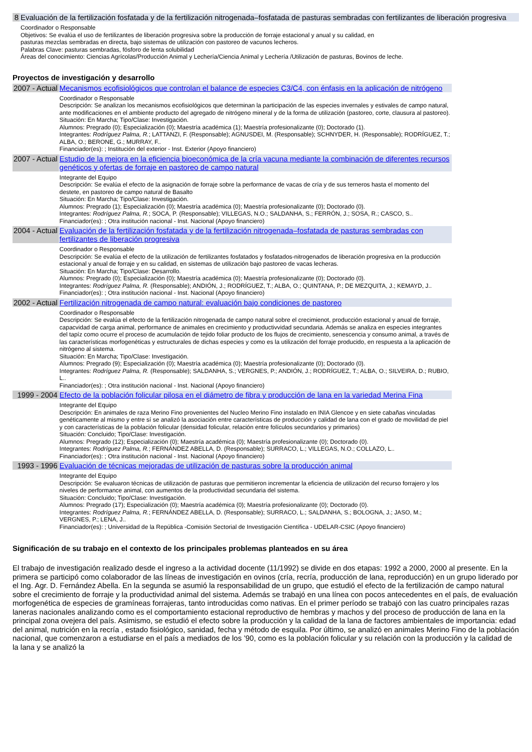| 8 | Evaluación de la fertilización fosfatada y de la fertilización nitrogenada–fosfatada de pasturas sembradas con fertilizantes de liberación progresiva |
| | Coordinador o Responsable Objetivos: Se evalúa el uso de fertilizantes de liberación progresiva sobre la producción de forraje estacional y anual y su calidad, en pasturas mezclas sembradas en directa, bajo sistemas de utilización con pastoreo de vacunos lecheros. Palabras Clave: pasturas sembradas, fósforo de lenta solubilidad Áreas del conocimiento: Ciencias Agrícolas/Producción Animal y Lechería/Ciencia Animal y Lechería /Utilización de pasturas, Bovinos de leche. |
Proyectos de investigación y desarrollo
| 2007 - Actual | Mecanismos ecofisiológicos que controlan el balance de especies C3/C4, con énfasis en la aplicación de nitrógeno |
| | Coordinador o Responsable Descripción: Se analizan los mecanismos ecofisiológicos que determinan la participación de las especies invernales y estivales de campo natural, ante modificaciones en el ambiente producto del agregado de nitrógeno mineral y de la forma de utilización (pastoreo, corte, clausura al pastoreo). Situación: En Marcha; Tipo/Clase: Investigación. Alumnos: Pregrado (0); Especialización (0); Maestría académica (1); Maestría profesionalizante (0); Doctorado (1). Integrantes: Rodríguez Palma, R. ; LATTANZI, F. (Responsable); AGNUSDEI, M. (Responsable); SCHNYDER, H. (Responsable); RODRÍGUEZ, T.; ALBA, O.; BERONE, G.; MURRAY, F.. Financiador(es): ; Institución del exterior - Inst. Exterior (Apoyo financiero) |
| 2007 - Actual | Estudio de la mejora en la eficiencia bioeconómica de la cría vacuna mediante la combinación de diferentes recursos genéticos y ofertas de forraje en pastoreo de campo natural |
| | Integrante del Equipo Descripción: Se evalúa el efecto de la asignación de forraje sobre la performance de vacas de cría y de sus terneros hasta el momento del destete, en pastoreo de campo natural de Basalto Situación: En Marcha; Tipo/Clase: Investigación. Alumnos: Pregrado (1); Especialización (0); Maestría académica (0); Maestría profesionalizante (0); Doctorado (0). Integrantes: Rodríguez Palma, R. ; SOCA, P. (Responsable); VILLEGAS, N.O.; SALDANHA, S.; FERRÓN, J.; SOSA, R.; CASCO, S.. Financiador(es): ; Otra institución nacional - Inst. Nacional (Apoyo financiero) |
| 2004 - Actual | Evaluación de la fertilización fosfatada y de la fertilización nitrogenada–fosfatada de pasturas sembradas con fertilizantes de liberación progresiva |
| | Coordinador o Responsable Descripción: Se evalúa el efecto de la utilización de fertilizantes fosfatados y fosfatados-nitrogenados de liberación progresiva en la producción estacional y anual de forraje y en su calidad, en sistemas de utilización bajo pastoreo de vacas lecheras. Situación: En Marcha; Tipo/Clase: Desarrollo. Alumnos: Pregrado (0); Especialización (0); Maestría académica (0); Maestría profesionalizante (0); Doctorado (0). Integrantes: Rodríguez Palma, R. (Responsable); ANDIÓN, J.; RODRÍGUEZ, T.; ALBA, O.; QUINTANA, P.; DE MEZQUITA, J.; KEMAYD, J.. Financiador(es): ; Otra institución nacional - Inst. Nacional (Apoyo financiero) |
| 2002 - Actual | Fertilización nitrogenada de campo natural: evaluación bajo condiciones de pastoreo |
| | Coordinador o Responsable Descripción: Se evalúa el efecto de la fertilización nitrogenada de campo natural sobre el crecimienot, producción estacional y anual de forraje, capacvidad de carga animal, performance de animales en crecimiento y productivvidad secundaria. Además se analiza en especies integrantes del tapíz como ocurre el proceso de acumulación de tejido foliar producto de los flujos de crecimiento, senescencia y consumo animal, a través de las características morfogenéticas y estructurales de dichas especies y como es la utilización del forraje producido, en respuesta a la aplicación de nitrógeno al sistema. Situación: En Marcha; Tipo/Clase: Investigación. Alumnos: Pregrado (9); Especialización (0); Maestría académica (0); Maestría profesionalizante (0); Doctorado (0). Integrantes: Rodríguez Palma, R. (Responsable); SALDANHA, S.; VERGNES, P.; ANDIÓN, J.; RODRÍGUEZ, T.; ALBA, O.; SILVEIRA, D.; RUBIO, L.. Financiador(es): ; Otra institución nacional - Inst. Nacional (Apoyo financiero) |
| 1999 - 2004 | Efecto de la población folicular pilosa en el diámetro de fibra y producción de lana en la variedad Merina Fina |
| | Integrante del Equipo Descripción: En animales de raza Merino Fino provenientes del Nucleo Merino Fino instalado en INIA Glencoe y en siete cabañas vinculadas genéticamente al mismo y entre sí se analizó la asociación entre características de producción y calidad de lana con el grado de movilidad de piel y con características de la población folicular (densidad folicular, relación entre folículos secundarios y primarios) Situación: Concluido; Tipo/Clase: Investigación. Alumnos: Pregrado (12); Especialización (0); Maestría académica (0); Maestría profesionalizante (0); Doctorado (0). Integrantes: Rodríguez Palma, R. ; FERNÁNDEZ ABELLA, D. (Responsable); SURRACO, L.; VILLEGAS, N.O.; COLLAZO, L.. Financiador(es): ; Otra institución nacional - Inst. Nacional (Apoyo financiero) |
| 1993 - 1996 | Evaluación de técnicas mejoradas de utilización de pasturas sobre la producción animal |
| | Integrante del Equipo Descripción: Se evaluaron técnicas de utilización de pasturas que permitieron incrementar la eficiencia de utilización del recurso forrajero y los niveles de performance animal, con aumentos de la productividad secundaria del sistema. Situación: Concluido; Tipo/Clase: Investigación. Alumnos: Pregrado (17); Especialización (0); Maestría académica (0); Maestría profesionalizante (0); Doctorado (0). Integrantes: Rodríguez Palma, R. ; FERNÁNDEZ ABELLA, D. (Responsable); SURRACO, L.; SALDANHA, S.; BOLOGNA, J.; JASO, M.; VERGNES, P.; LENA, J.. Financiador(es): ; Universidad de la República -Comisión Sectorial de Investigación Científica - UDELAR-CSIC (Apoyo financiero) |
Significación de su trabajo en el contexto de los principales problemas planteados en su área
El trabajo de investigación realizado desde el ingreso a la actividad docente (11/1992) se divide en dos etapas: 1992 a 2000, 2000 al presente. En la primera se participó como colaborador de las líneas de investigación en ovinos (cría, recría, producción de lana, reproducción) en un grupo liderado por el Ing. Agr. D. Fernández Abella. En la segunda se asumió la responsabilidad de un grupo, que estudió el efecto de la fertilización de campo natural sobre el crecimiento de forraje y la productividad animal del sistema. Además se trabajó en una línea con pocos antecedentes en el país, de evaluación morfogenética de especies de gramíneas forrajeras, tanto introducidas como nativas. En el primer período se trabajó con las cuatro principales razas laneras nacionales analizando como es el comportamiento estacional reproductivo de hembras y machos y del proceso de producción de lana en la principal zona ovejera del país. Asimismo, se estudió el efecto sobre la producción y la calidad de la lana de factores ambientales de importancia: edad del animal, nutrición en la recría , estado fisiológico, sanidad, fecha y método de esquila. Por último, se analizó en animales Merino Fino de la población nacional, que comenzaron a estudiarse en el país a mediados de los ’90, como es la población folicular y su relación con la producción y la calidad de la lana y se analizó la